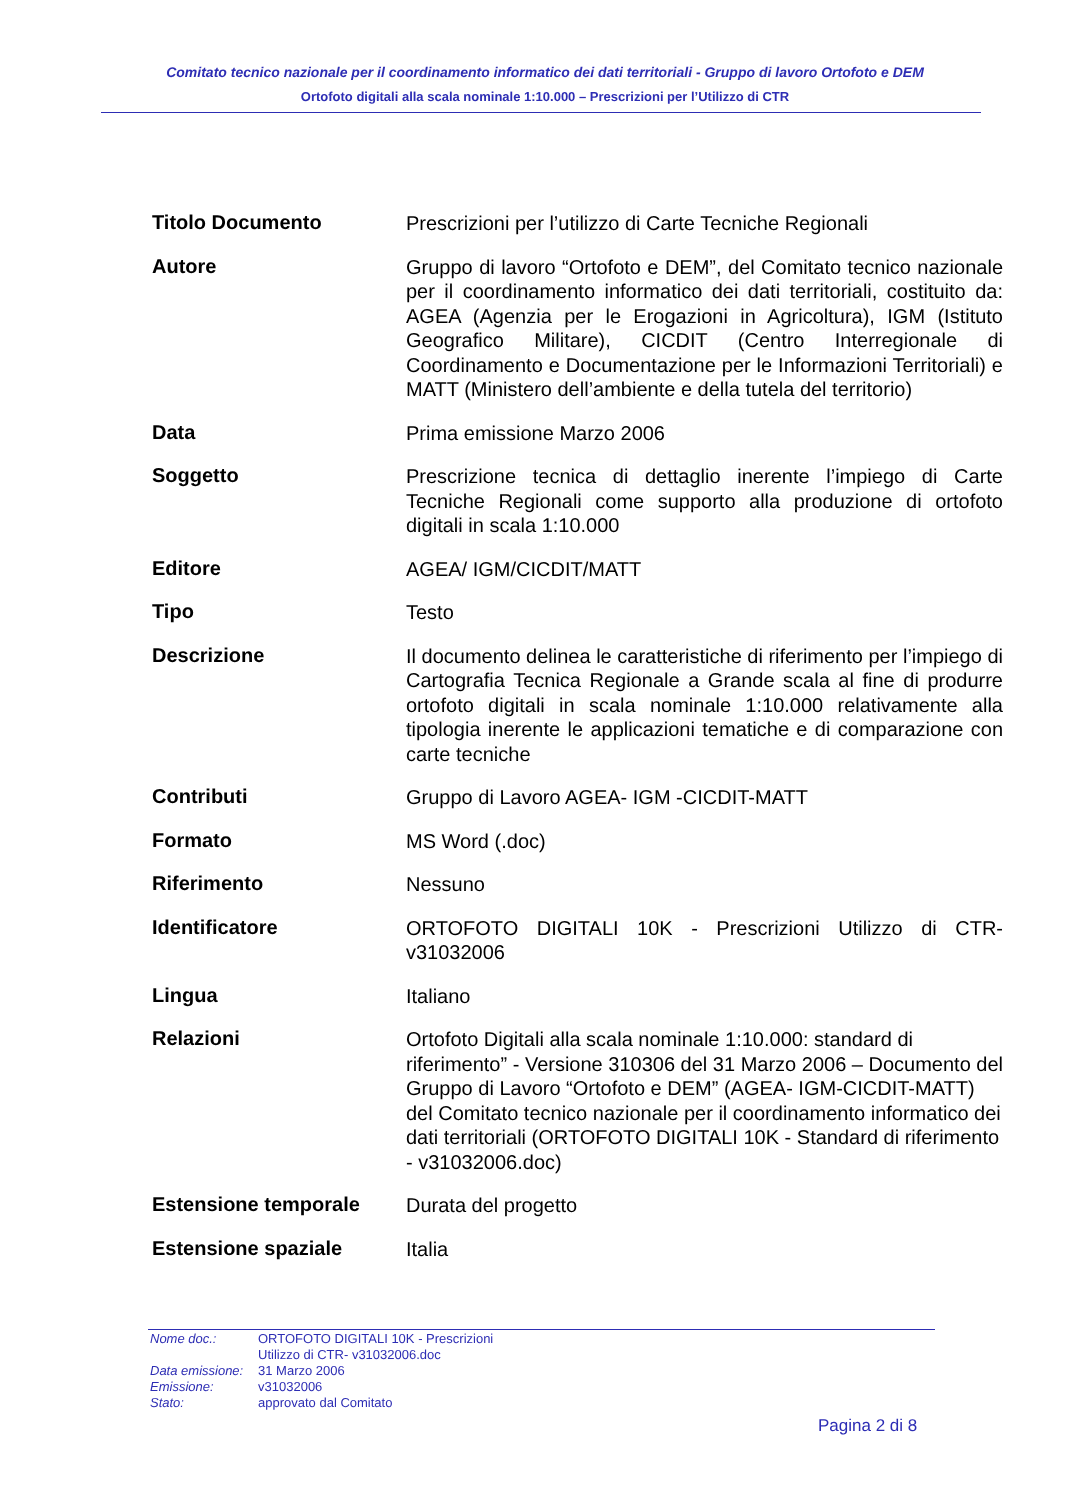Comitato tecnico nazionale per il coordinamento informatico dei dati territoriali - Gruppo di lavoro Ortofoto e DEM
Ortofoto digitali alla scala nominale 1:10.000 – Prescrizioni per l’Utilizzo di CTR
| Titolo Documento | Prescrizioni per l’utilizzo di Carte Tecniche Regionali |
| Autore | Gruppo di lavoro “Ortofoto e DEM”, del Comitato tecnico nazionale per il coordinamento informatico dei dati territoriali, costituito da: AGEA (Agenzia per le Erogazioni in Agricoltura), IGM (Istituto Geografico Militare), CICDIT (Centro Interregionale di Coordinamento e Documentazione per le Informazioni Territoriali) e MATT (Ministero dell’ambiente e della tutela del territorio) |
| Data | Prima emissione Marzo 2006 |
| Soggetto | Prescrizione tecnica di dettaglio inerente l’impiego di Carte Tecniche Regionali come supporto alla produzione di ortofoto digitali in scala 1:10.000 |
| Editore | AGEA/ IGM/CICDIT/MATT |
| Tipo | Testo |
| Descrizione | Il documento delinea le caratteristiche di riferimento per l’impiego di Cartografia Tecnica Regionale a Grande scala al fine di produrre ortofoto digitali in scala nominale 1:10.000 relativamente alla tipologia inerente le applicazioni tematiche e di comparazione con carte tecniche |
| Contributi | Gruppo di Lavoro AGEA- IGM -CICDIT-MATT |
| Formato | MS Word (.doc) |
| Riferimento | Nessuno |
| Identificatore | ORTOFOTO DIGITALI 10K - Prescrizioni Utilizzo di CTR-v31032006 |
| Lingua | Italiano |
| Relazioni | Ortofoto Digitali alla scala nominale 1:10.000: standard di riferimento” - Versione 310306 del 31 Marzo 2006 – Documento del Gruppo di Lavoro “Ortofoto e DEM” (AGEA- IGM-CICDIT-MATT) del Comitato tecnico nazionale per il coordinamento informatico dei dati territoriali (ORTOFOTO DIGITALI 10K - Standard di riferimento - v31032006.doc) |
| Estensione temporale | Durata del progetto |
| Estensione spaziale | Italia |
| Nome doc.: | ORTOFOTO DIGITALI 10K - Prescrizioni Utilizzo di CTR- v31032006.doc |
| Data emissione: | 31 Marzo 2006 |
| Emissione: | v31032006 |
| Stato: | approvato dal Comitato |
Pagina 2 di 8